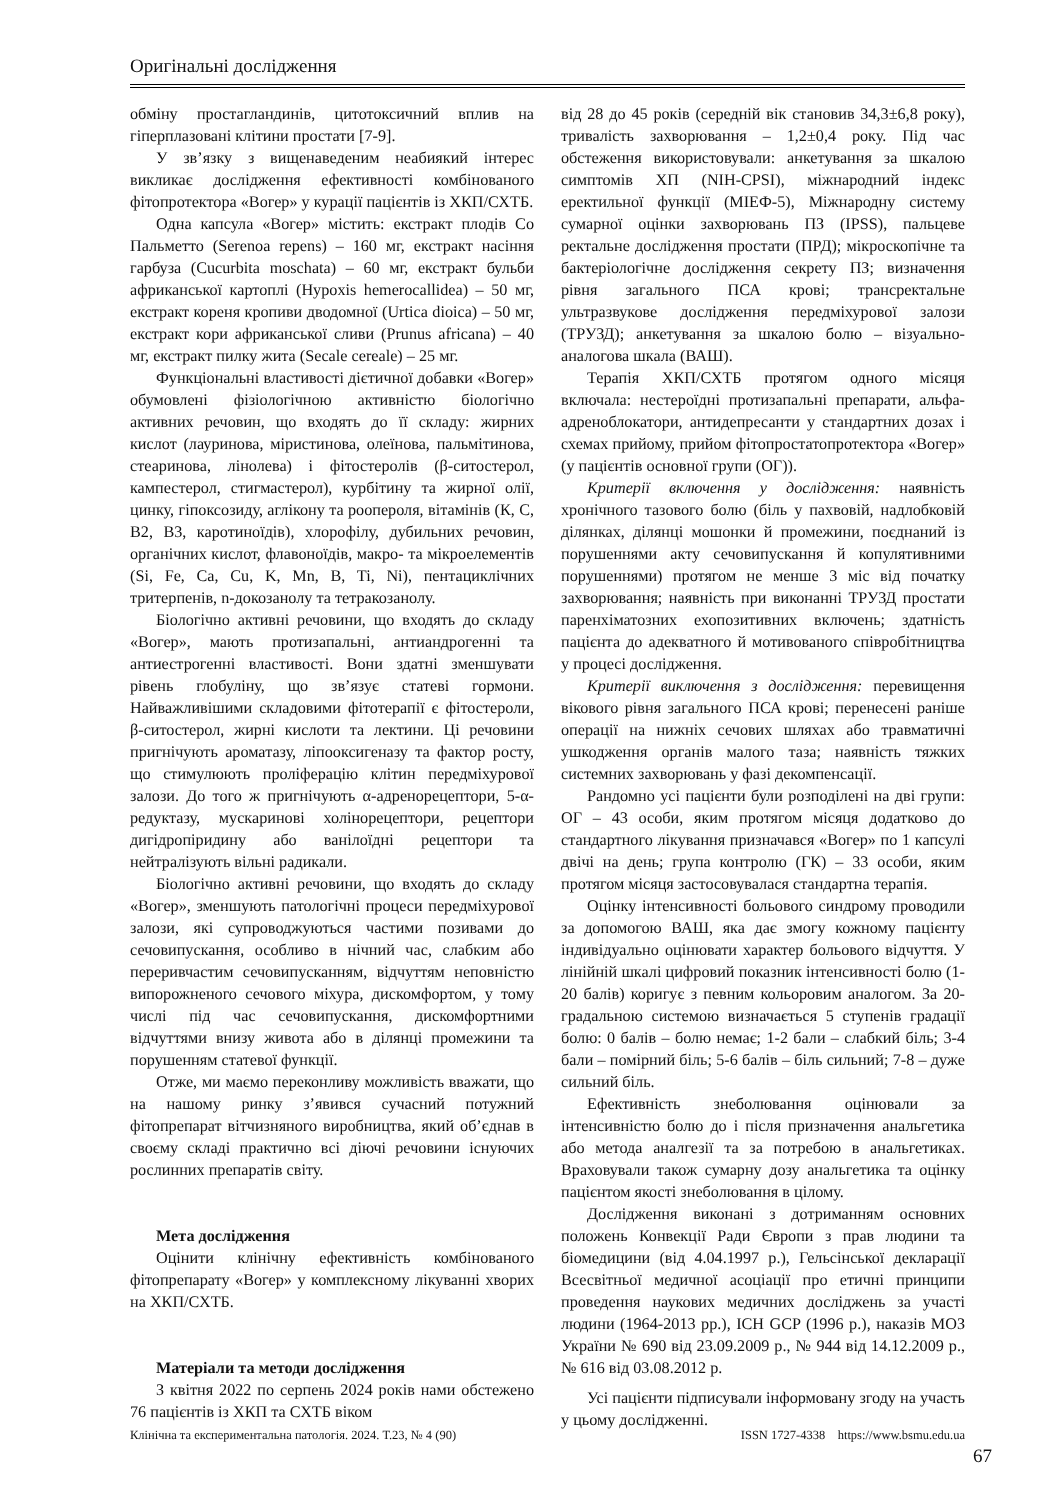Оригінальні дослідження
обміну простагландинів, цитотоксичний вплив на гіперплазовані клітини простати [7-9].
У зв’язку з вищенаведеним неабиякий інтерес викликає дослідження ефективності комбінованого фітопротектора «Вогер» у курації пацієнтів із ХКП/СХТБ.
Одна капсула «Вогер» містить: екстракт плодів Со Пальметто (Serenoa repens) – 160 мг, екстракт насіння гарбуза (Cucurbita moschata) – 60 мг, екстракт бульби африканської картоплі (Hypoxis hemerocallidea) – 50 мг, екстракт кореня кропиви дводомної (Urtica dioica) – 50 мг, екстракт кори африканської сливи (Prunus africana) – 40 мг, екстракт пилку жита (Secale cereale) – 25 мг.
Функціональні властивості дієтичної добавки «Вогер» обумовлені фізіологічною активністю біологічно активних речовин, що входять до її складу: жирних кислот (лауринова, міристинова, олеїнова, пальмітинова, стеаринова, лінолева) і фітостеролів (β-ситостерол, кампестерол, стигмастерол), курбітину та жирної олії, цинку, гіпоксозиду, аглікону та роопероля, вітамінів (К, С, В2, В3, каротиноїдів), хлорофілу, дубильних речовин, органічних кислот, флавоноїдів, макро- та мікроелементів (Si, Fe, Ca, Cu, K, Mn, B, Ti, Ni), пентациклічних тритерпенів, n-докозанолу та тетракозанолу.
Біологічно активні речовини, що входять до складу «Вогер», мають протизапальні, антиандрогенні та антиестрогенні властивості. Вони здатні зменшувати рівень глобуліну, що зв’язує статеві гормони. Найважливішими складовими фітотерапії є фітостероли, β-ситостерол, жирні кислоти та лектини. Ці речовини пригнічують ароматазу, ліпооксигеназу та фактор росту, що стимулюють проліферацію клітин передміхурової залози. До того ж пригнічують α-адренорецептори, 5-α-редуктазу, мускаринові холінорецептори, рецептори дигідропіридину або ванілоїдні рецептори та нейтралізують вільні радикали.
Біологічно активні речовини, що входять до складу «Вогер», зменшують патологічні процеси передміхурової залози, які супроводжуються частими позивами до сечовипускання, особливо в нічний час, слабким або переривчастим сечовипусканням, відчуттям неповністю випорожненого сечового міхура, дискомфортом, у тому числі під час сечовипускання, дискомфортними відчуттями внизу живота або в ділянці промежини та порушенням статевої функції.
Отже, ми маємо переконливу можливість вважати, що на нашому ринку з’явився сучасний потужний фітопрепарат вітчизняного виробництва, який об’єднав в своєму складі практично всі діючі речовини існуючих рослинних препаратів світу.
Мета дослідження
Оцінити клінічну ефективність комбінованого фітопрепарату «Вогер» у комплексному лікуванні хворих на ХКП/СХТБ.
Матеріали та методи дослідження
З квітня 2022 по серпень 2024 років нами обстежено 76 пацієнтів із ХКП та СХТБ віком
від 28 до 45 років (середній вік становив 34,3±6,8 року), тривалість захворювання – 1,2±0,4 року. Під час обстеження використовували: анкетування за шкалою симптомів ХП (NIH-CPSI), міжнародний індекс еректильної функції (МІЕФ-5), Міжнародну систему сумарної оцінки захворювань ПЗ (IPSS), пальцеве ректальне дослідження простати (ПРД); мікроскопічне та бактеріологічне дослідження секрету ПЗ; визначення рівня загального ПСА крові; трансректальне ультразвукове дослідження передміхурової залози (ТРУЗД); анкетування за шкалою болю – візуально-аналогова шкала (ВАШ).
Терапія ХКП/СХТБ протягом одного місяця включала: нестероїдні протизапальні препарати, альфа-адреноблокатори, антидепресанти у стандартних дозах і схемах прийому, прийом фітопростатопротектора «Вогер» (у пацієнтів основної групи (ОГ)).
Критерії включення у дослідження: наявність хронічного тазового болю (біль у пахвовій, надлобковій ділянках, ділянці мошонки й промежини, поєднаний із порушеннями акту сечовипускання й копулятивними порушеннями) протягом не менше 3 міс від початку захворювання; наявність при виконанні ТРУЗД простати паренхіматозних ехопозитивних включень; здатність пацієнта до адекватного й мотивованого співробітництва у процесі дослідження.
Критерії виключення з дослідження: перевищення вікового рівня загального ПСА крові; перенесені раніше операції на нижніх сечових шляхах або травматичні ушкодження органів малого таза; наявність тяжких системних захворювань у фазі декомпенсації.
Рандомно усі пацієнти були розподілені на дві групи: ОГ – 43 особи, яким протягом місяця додатково до стандартного лікування призначався «Вогер» по 1 капсулі двічі на день; група контролю (ГК) – 33 особи, яким протягом місяця застосовувалася стандартна терапія.
Оцінку інтенсивності больового синдрому проводили за допомогою ВАШ, яка дає змогу кожному пацієнту індивідуально оцінювати характер больового відчуття. У лінійній шкалі цифровий показник інтенсивності болю (1-20 балів) коригує з певним кольоровим аналогом. За 20-градальною системою визначається 5 ступенів градації болю: 0 балів – болю немає; 1-2 бали – слабкий біль; 3-4 бали – помірний біль; 5-6 балів – біль сильний; 7-8 – дуже сильний біль.
Ефективність знеболювання оцінювали за інтенсивністю болю до і після призначення анальгетика або метода аналгезії та за потребою в анальгетиках. Враховували також сумарну дозу анальгетика та оцінку пацієнтом якості знеболювання в цілому.
Дослідження виконані з дотриманням основних положень Конвекції Ради Європи з прав людини та біомедицини (від 4.04.1997 р.), Гельсінської декларації Всесвітньої медичної асоціації про етичні принципи проведення наукових медичних досліджень за участі людини (1964-2013 рр.), ICH GCP (1996 р.), наказів МОЗ України № 690 від 23.09.2009 р., № 944 від 14.12.2009 р., № 616 від 03.08.2012 р.
Усі пацієнти підписували інформовану згоду на участь у цьому дослідженні.
Клінічна та експериментальна патологія. 2024. Т.23, № 4 (90) ISSN 1727-4338 https://www.bsmu.edu.ua
67